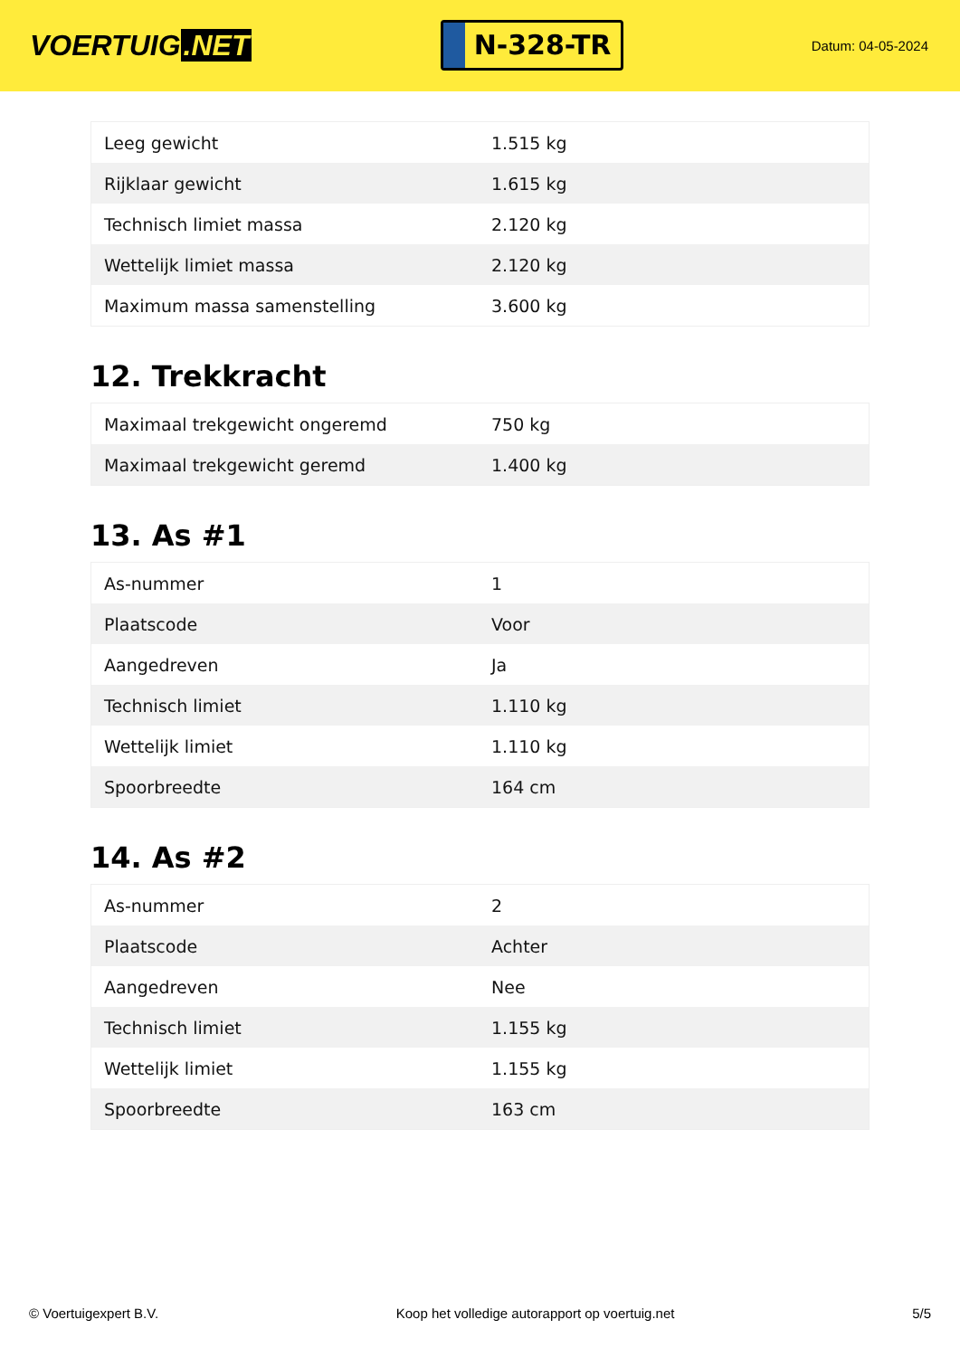VOERTUIG.NET
N-328-TR
Datum: 04-05-2024
| Leeg gewicht | 1.515 kg |
| Rijklaar gewicht | 1.615 kg |
| Technisch limiet massa | 2.120 kg |
| Wettelijk limiet massa | 2.120 kg |
| Maximum massa samenstelling | 3.600 kg |
12. Trekkracht
| Maximaal trekgewicht ongeremd | 750 kg |
| Maximaal trekgewicht geremd | 1.400 kg |
13. As #1
| As-nummer | 1 |
| Plaatscode | Voor |
| Aangedreven | Ja |
| Technisch limiet | 1.110 kg |
| Wettelijk limiet | 1.110 kg |
| Spoorbreedte | 164 cm |
14. As #2
| As-nummer | 2 |
| Plaatscode | Achter |
| Aangedreven | Nee |
| Technisch limiet | 1.155 kg |
| Wettelijk limiet | 1.155 kg |
| Spoorbreedte | 163 cm |
© Voertuigexpert B.V. Koop het volledige autorapport op voertuig.net 5/5